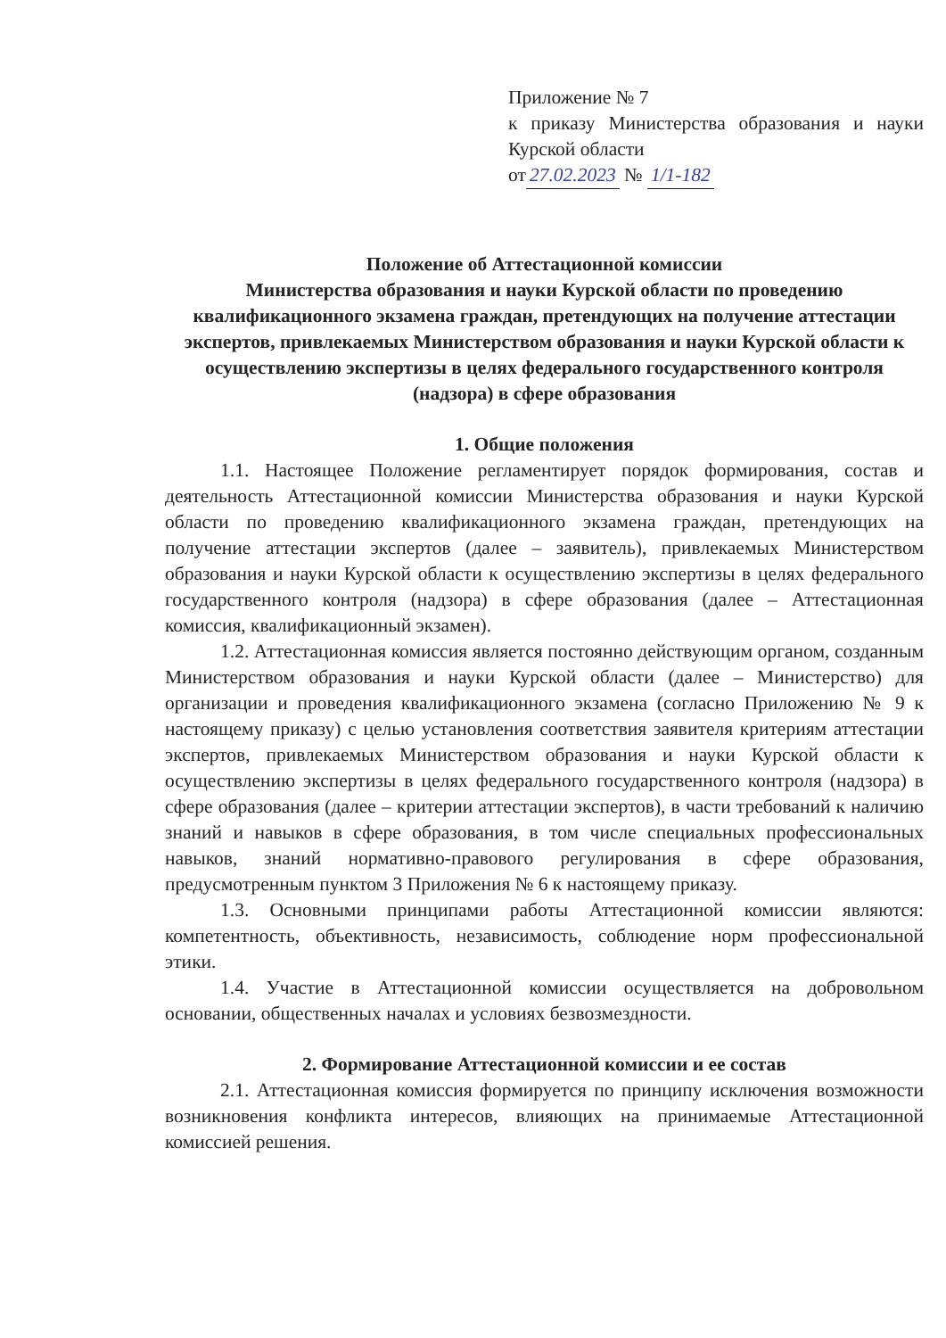Приложение № 7
к приказу Министерства образования и науки Курской области
от 27.02.2023 № 1/1-182
Положение об Аттестационной комиссии
Министерства образования и науки Курской области по проведению квалификационного экзамена граждан, претендующих на получение аттестации экспертов, привлекаемых Министерством образования и науки Курской области к осуществлению экспертизы в целях федерального государственного контроля (надзора) в сфере образования
1. Общие положения
1.1. Настоящее Положение регламентирует порядок формирования, состав и деятельность Аттестационной комиссии Министерства образования и науки Курской области по проведению квалификационного экзамена граждан, претендующих на получение аттестации экспертов (далее – заявитель), привлекаемых Министерством образования и науки Курской области к осуществлению экспертизы в целях федерального государственного контроля (надзора) в сфере образования (далее – Аттестационная комиссия, квалификационный экзамен).
1.2. Аттестационная комиссия является постоянно действующим органом, созданным Министерством образования и науки Курской области (далее – Министерство) для организации и проведения квалификационного экзамена (согласно Приложению № 9 к настоящему приказу) с целью установления соответствия заявителя критериям аттестации экспертов, привлекаемых Министерством образования и науки Курской области к осуществлению экспертизы в целях федерального государственного контроля (надзора) в сфере образования (далее – критерии аттестации экспертов), в части требований к наличию знаний и навыков в сфере образования, в том числе специальных профессиональных навыков, знаний нормативно-правового регулирования в сфере образования, предусмотренным пунктом 3 Приложения № 6 к настоящему приказу.
1.3. Основными принципами работы Аттестационной комиссии являются: компетентность, объективность, независимость, соблюдение норм профессиональной этики.
1.4. Участие в Аттестационной комиссии осуществляется на добровольном основании, общественных началах и условиях безвозмездности.
2. Формирование Аттестационной комиссии и ее состав
2.1. Аттестационная комиссия формируется по принципу исключения возможности возникновения конфликта интересов, влияющих на принимаемые Аттестационной комиссией решения.